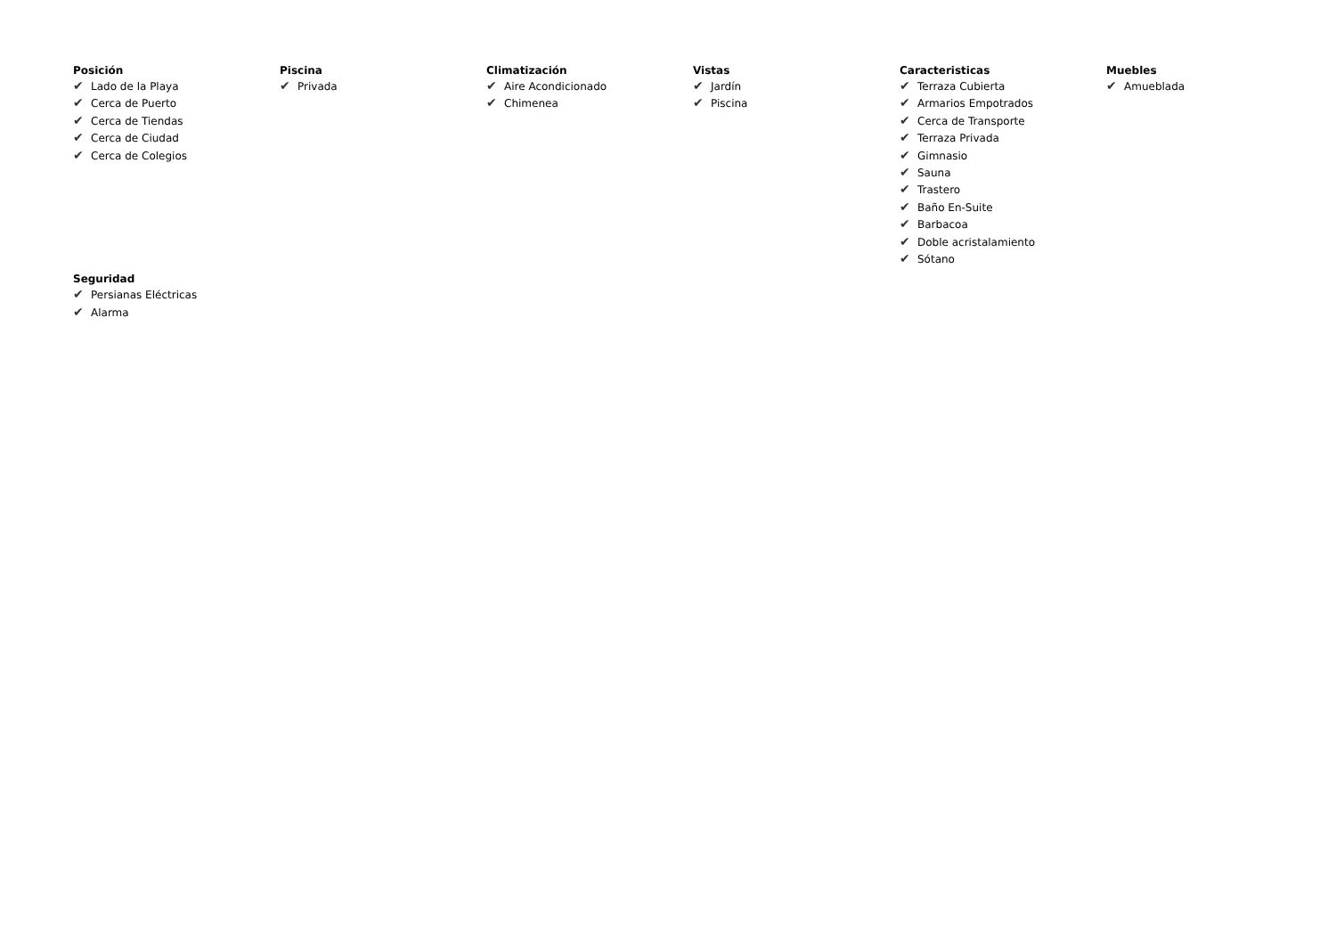Posición
✔ Lado de la Playa
✔ Cerca de Puerto
✔ Cerca de Tiendas
✔ Cerca de Ciudad
✔ Cerca de Colegios
Piscina
✔ Privada
Climatización
✔ Aire Acondicionado
✔ Chimenea
Vistas
✔ Jardín
✔ Piscina
Caracteristicas
✔ Terraza Cubierta
✔ Armarios Empotrados
✔ Cerca de Transporte
✔ Terraza Privada
✔ Gimnasio
✔ Sauna
✔ Trastero
✔ Baño En-Suite
✔ Barbacoa
✔ Doble acristalamiento
✔ Sótano
Muebles
✔ Amueblada
Seguridad
✔ Persianas Eléctricas
✔ Alarma